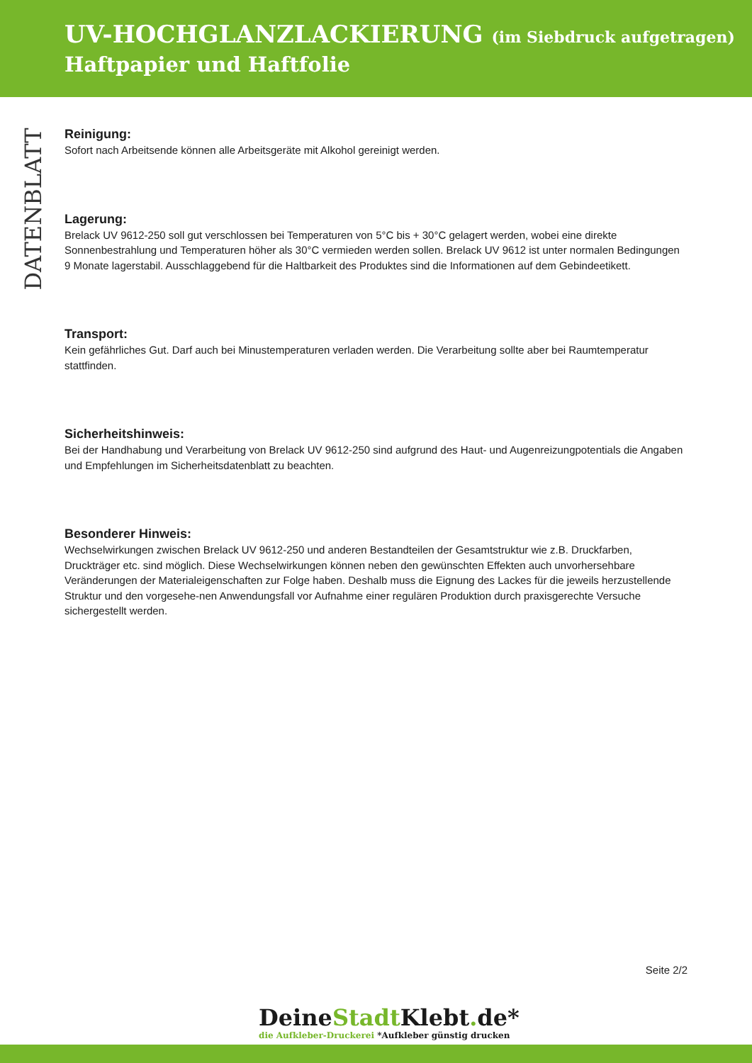UV-HOCHGLANZLACKIERUNG (im Siebdruck aufgetragen)
Haftpapier und Haftfolie
DATENBLATT
Reinigung:
Sofort nach Arbeitsende können alle Arbeitsgeräte mit Alkohol gereinigt werden.
Lagerung:
Brelack UV 9612-250 soll gut verschlossen bei Temperaturen von 5°C bis + 30°C gelagert werden, wobei eine direkte Sonnenbestrahlung und Temperaturen höher als 30°C vermieden werden sollen. Brelack UV 9612 ist unter normalen Bedingungen 9 Monate lagerstabil. Ausschlaggebend für die Haltbarkeit des Produktes sind die Informationen auf dem Gebindeetikett.
Transport:
Kein gefährliches Gut. Darf auch bei Minustemperaturen verladen werden. Die Verarbeitung sollte aber bei Raumtemperatur stattfinden.
Sicherheitshinweis:
Bei der Handhabung und Verarbeitung von Brelack UV 9612-250 sind aufgrund des Haut- und Augenreizungpotentials die Angaben und Empfehlungen im Sicherheitsdatenblatt zu beachten.
Besonderer Hinweis:
Wechselwirkungen zwischen Brelack UV 9612-250 und anderen Bestandteilen der Gesamtstruktur wie z.B. Druckfarben, Druckträger etc. sind möglich. Diese Wechselwirkungen können neben den gewünschten Effekten auch unvorhersehbare Veränderungen der Materialeigenschaften zur Folge haben. Deshalb muss die Eignung des Lackes für die jeweils herzustellende Struktur und den vorgesehe-nen Anwendungsfall vor Aufnahme einer regulären Produktion durch praxisgerechte Versuche sichergestellt werden.
Seite 2/2
DeineStadt Klebt. de*
die Aufkleber-Druckerei *Aufkleber günstig drucken